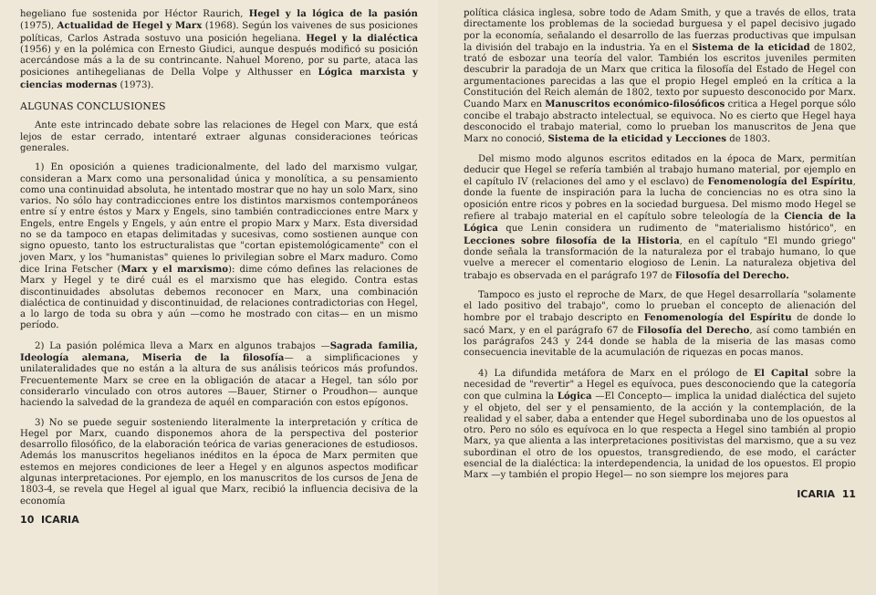hegeliano fue sostenida por Héctor Raurich, Hegel y la lógica de la pasión (1975), Actualidad de Hegel y Marx (1968). Según los vaivenes de sus posiciones políticas, Carlos Astrada sostuvo una posición hegeliana. Hegel y la dialéctica (1956) y en la polémica con Ernesto Giudici, aunque después modificó su posición acercándose más a la de su contrincante. Nahuel Moreno, por su parte, ataca las posiciones antihegelianas de Della Volpe y Althusser en Lógica marxista y ciencias modernas (1973).
ALGUNAS CONCLUSIONES
Ante este intrincado debate sobre las relaciones de Hegel con Marx, que está lejos de estar cerrado, intentaré extraer algunas consideraciones teóricas generales.
1) En oposición a quienes tradicionalmente, del lado del marxismo vulgar, consideran a Marx como una personalidad única y monolítica, a su pensamiento como una continuidad absoluta, he intentado mostrar que no hay un solo Marx, sino varios. No sólo hay contradicciones entre los distintos marxismos contemporáneos entre sí y entre éstos y Marx y Engels, sino también contradicciones entre Marx y Engels, entre Engels y Engels, y aún entre el propio Marx y Marx. Esta diversidad no se da tampoco en etapas delimitadas y sucesivas, como sostienen aunque con signo opuesto, tanto los estructuralistas que "cortan epistemológicamente" con el joven Marx, y los "humanistas" quienes lo privilegian sobre el Marx maduro. Como dice Irina Fetscher (Marx y el marxismo): dime cómo defines las relaciones de Marx y Hegel y te diré cuál es el marxismo que has elegido. Contra estas discontinuidades absolutas debemos reconocer en Marx, una combinación dialéctica de continuidad y discontinuidad, de relaciones contradictorias con Hegel, a lo largo de toda su obra y aún —como he mostrado con citas— en un mismo período.
2) La pasión polémica lleva a Marx en algunos trabajos —Sagrada familia, Ideología alemana, Miseria de la filosofía— a simplificaciones y unilateralidades que no están a la altura de sus análisis teóricos más profundos. Frecuentemente Marx se cree en la obligación de atacar a Hegel, tan sólo por considerarlo vinculado con otros autores —Bauer, Stirner o Proudhon— aunque haciendo la salvedad de la grandeza de aquél en comparación con estos epígonos.
3) No se puede seguir sosteniendo literalmente la interpretación y crítica de Hegel por Marx, cuando disponemos ahora de la perspectiva del posterior desarrollo filosófico, de la elaboración teórica de varias generaciones de estudiosos. Además los manuscritos hegelianos inéditos en la época de Marx permiten que estemos en mejores condiciones de leer a Hegel y en algunos aspectos modificar algunas interpretaciones. Por ejemplo, en los manuscritos de los cursos de Jena de 1803-4, se revela que Hegel al igual que Marx, recibió la influencia decisiva de la economía
10 ICARIA
política clásica inglesa, sobre todo de Adam Smith, y que a través de ellos, trata directamente los problemas de la sociedad burguesa y el papel decisivo jugado por la economía, señalando el desarrollo de las fuerzas productivas que impulsan la división del trabajo en la industria. Ya en el Sistema de la eticidad de 1802, trató de esbozar una teoría del valor. También los escritos juveniles permiten descubrir la paradoja de un Marx que critica la filosofía del Estado de Hegel con argumentaciones parecidas a las que el propio Hegel empleó en la crítica a la Constitución del Reich alemán de 1802, texto por supuesto desconocido por Marx. Cuando Marx en Manuscritos económico-filosóficos critica a Hegel porque sólo concibe el trabajo abstracto intelectual, se equivoca. No es cierto que Hegel haya desconocido el trabajo material, como lo prueban los manuscritos de Jena que Marx no conoció, Sistema de la eticidad y Lecciones de 1803.
Del mismo modo algunos escritos editados en la época de Marx, permitían deducir que Hegel se refería también al trabajo humano material, por ejemplo en el capítulo IV (relaciones del amo y el esclavo) de Fenomenología del Espíritu, donde la fuente de inspiración para la lucha de conciencias no es otra sino la oposición entre ricos y pobres en la sociedad burguesa. Del mismo modo Hegel se refiere al trabajo material en el capítulo sobre teleología de la Ciencia de la Lógica que Lenin considera un rudimento de "materialismo histórico", en Lecciones sobre filosofía de la Historia, en el capítulo "El mundo griego" donde señala la transformación de la naturaleza por el trabajo humano, lo que vuelve a merecer el comentario elogioso de Lenin. La naturaleza objetiva del trabajo es observada en el parágrafo 197 de Filosofía del Derecho.
Tampoco es justo el reproche de Marx, de que Hegel desarrollaría "solamente el lado positivo del trabajo", como lo prueban el concepto de alienación del hombre por el trabajo descripto en Fenomenología del Espíritu de donde lo sacó Marx, y en el parágrafo 67 de Filosofía del Derecho, así como también en los parágrafos 243 y 244 donde se habla de la miseria de las masas como consecuencia inevitable de la acumulación de riquezas en pocas manos.
4) La difundida metáfora de Marx en el prólogo de El Capital sobre la necesidad de "revertir" a Hegel es equívoca, pues desconociendo que la categoría con que culmina la Lógica —El Concepto— implica la unidad dialéctica del sujeto y el objeto, del ser y el pensamiento, de la acción y la contemplación, de la realidad y el saber, daba a entender que Hegel subordinaba uno de los opuestos al otro. Pero no sólo es equívoca en lo que respecta a Hegel sino también al propio Marx, ya que alienta a las interpretaciones positivistas del marxismo, que a su vez subordinan el otro de los opuestos, transgrediendo, de ese modo, el carácter esencial de la dialéctica: la interdependencia, la unidad de los opuestos. El propio Marx —y también el propio Hegel— no son siempre los mejores para
ICARIA 11